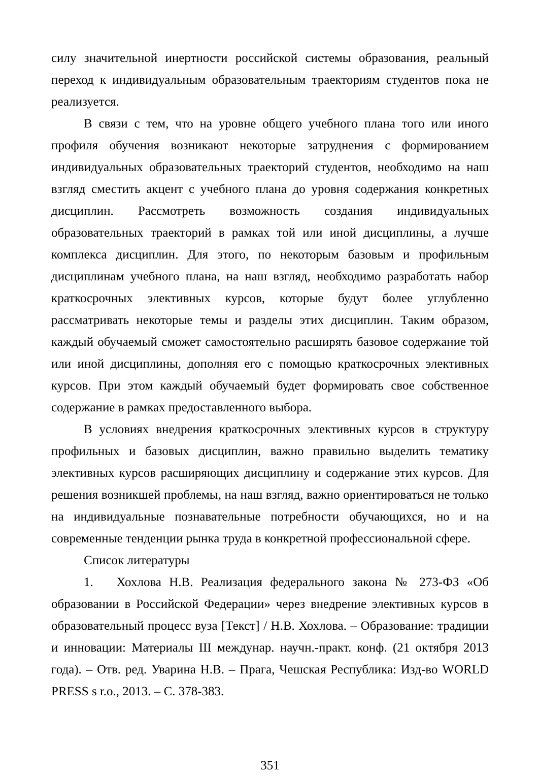силу значительной инертности российской системы образования, реальный переход к индивидуальным образовательным траекториям студентов пока не реализуется.
В связи с тем, что на уровне общего учебного плана того или иного профиля обучения возникают некоторые затруднения с формированием индивидуальных образовательных траекторий студентов, необходимо на наш взгляд сместить акцент с учебного плана до уровня содержания конкретных дисциплин. Рассмотреть возможность создания индивидуальных образовательных траекторий в рамках той или иной дисциплины, а лучше комплекса дисциплин. Для этого, по некоторым базовым и профильным дисциплинам учебного плана, на наш взгляд, необходимо разработать набор краткосрочных элективных курсов, которые будут более углубленно рассматривать некоторые темы и разделы этих дисциплин. Таким образом, каждый обучаемый сможет самостоятельно расширять базовое содержание той или иной дисциплины, дополняя его с помощью краткосрочных элективных курсов. При этом каждый обучаемый будет формировать свое собственное содержание в рамках предоставленного выбора.
В условиях внедрения краткосрочных элективных курсов в структуру профильных и базовых дисциплин, важно правильно выделить тематику элективных курсов расширяющих дисциплину и содержание этих курсов. Для решения возникшей проблемы, на наш взгляд, важно ориентироваться не только на индивидуальные познавательные потребности обучающихся, но и на современные тенденции рынка труда в конкретной профессиональной сфере.
Список литературы
1. Хохлова Н.В. Реализация федерального закона № 273-ФЗ «Об образовании в Российской Федерации» через внедрение элективных курсов в образовательный процесс вуза [Текст] / Н.В. Хохлова. – Образование: традиции и инновации: Материалы III междунар. научн.-практ. конф. (21 октября 2013 года). – Отв. ред. Уварина Н.В. – Прага, Чешская Республика: Изд-во WORLD PRESS s r.o., 2013. – С. 378-383.
351